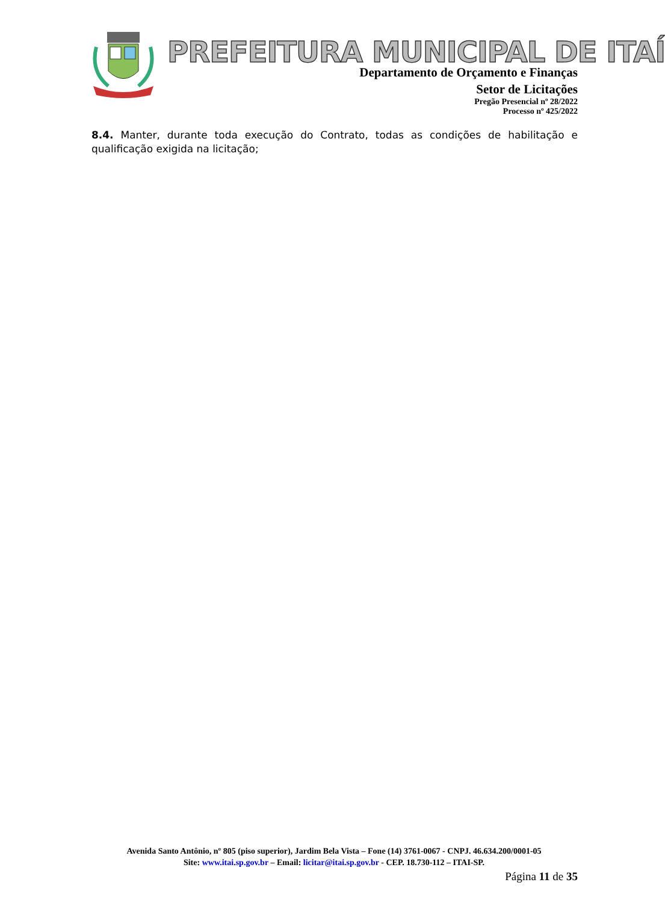PREFEITURA MUNICIPAL DE ITAÍ
Departamento de Orçamento e Finanças
Setor de Licitações
Pregão Presencial nº 28/2022
Processo nº 425/2022
8.4. Manter, durante toda execução do Contrato, todas as condições de habilitação e qualificação exigida na licitação;
Avenida Santo Antônio, nº 805 (piso superior), Jardim Bela Vista – Fone (14) 3761-0067 - CNPJ. 46.634.200/0001-05
Site: www.itai.sp.gov.br – Email: licitar@itai.sp.gov.br - CEP. 18.730-112 – ITAI-SP.
Página 11 de 35